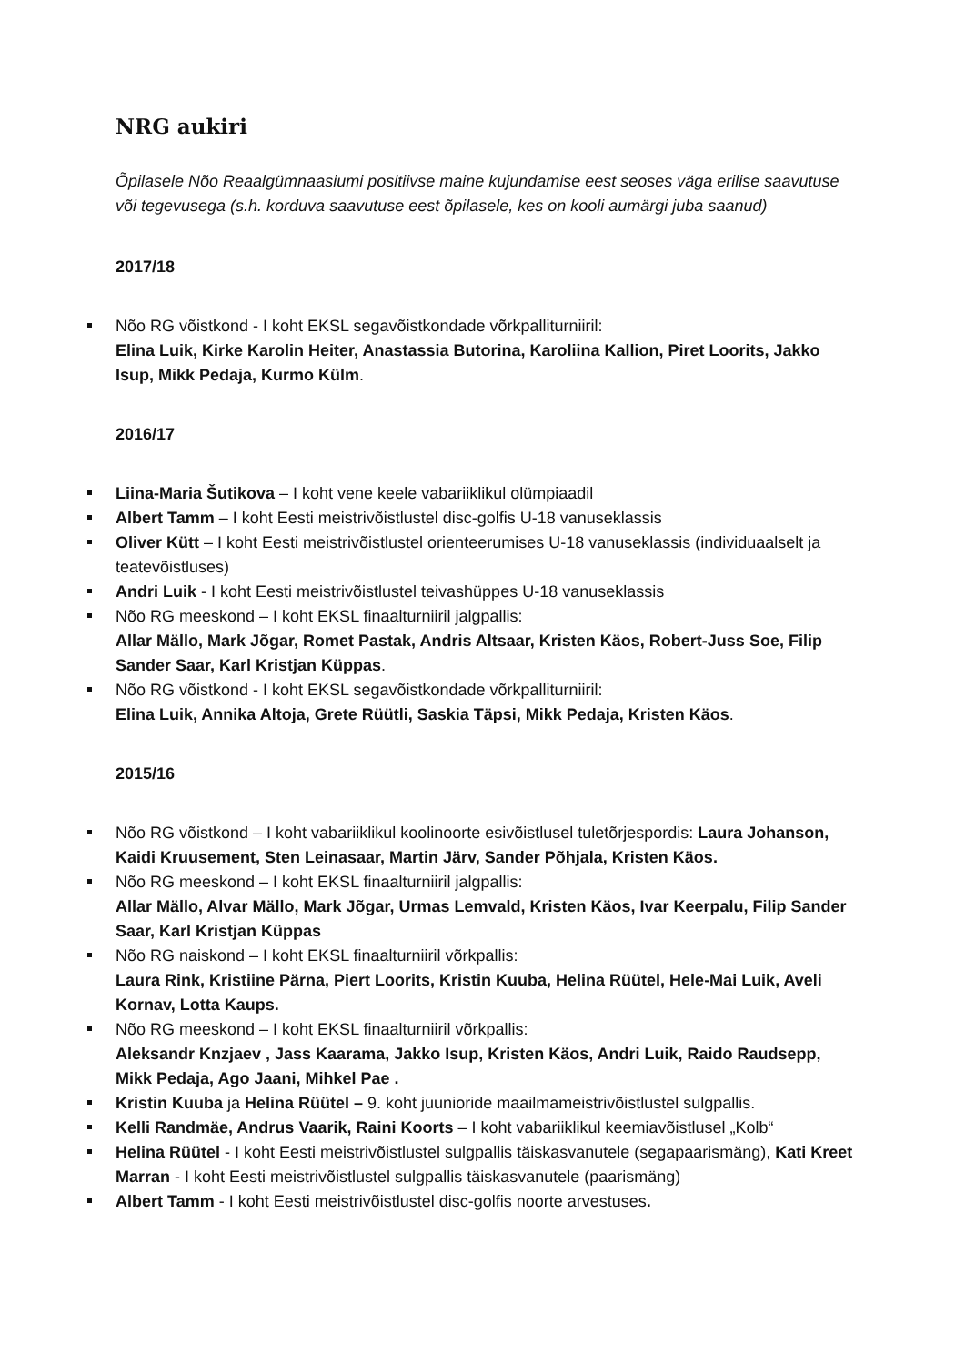NRG aukiri
Õpilasele Nõo Reaalgümnaasiumi positiivse maine kujundamise eest seoses väga erilise saavutuse või tegevusega (s.h. korduva saavutuse eest õpilasele, kes on kooli aumärgi juba saanud)
2017/18
Nõo RG võistkond - I koht EKSL segavõistkondade võrkpalliturniiril:
Elina Luik, Kirke Karolin Heiter, Anastassia Butorina, Karoliina Kallion, Piret Loorits, Jakko Isup, Mikk Pedaja, Kurmo Külm.
2016/17
Liina-Maria Šutikova – I koht vene keele vabariiklikul olümpiaadil
Albert Tamm – I koht Eesti meistrivõistlustel disc-golfis U-18 vanuseklassis
Oliver Kütt – I koht Eesti meistrivõistlustel orienteerumises U-18 vanuseklassis (individuaalselt ja teatevõistluses)
Andri Luik - I koht Eesti meistrivõistlustel teivashüppes U-18 vanuseklassis
Nõo RG meeskond – I koht EKSL finaalturniiril jalgpallis:
Allar Mällo, Mark Jõgar, Romet Pastak, Andris Altsaar, Kristen Käos, Robert-Juss Soe, Filip Sander Saar, Karl Kristjan Küppas.
Nõo RG võistkond - I koht EKSL segavõistkondade võrkpalliturniiril:
Elina Luik, Annika Altoja, Grete Rüütli, Saskia Täpsi, Mikk Pedaja, Kristen Käos.
2015/16
Nõo RG võistkond – I koht vabariiklikul koolinoorte esivõistlusel tuletõrjespordis: Laura Johanson, Kaidi Kruusement, Sten Leinasaar, Martin Järv, Sander Põhjala, Kristen Käos.
Nõo RG meeskond – I koht EKSL finaalturniiril jalgpallis:
Allar Mällo, Alvar Mällo, Mark Jõgar, Urmas Lemvald, Kristen Käos, Ivar Keerpalu, Filip Sander Saar, Karl Kristjan Küppas
Nõo RG naiskond – I koht EKSL finaalturniiril võrkpallis:
Laura Rink, Kristiine Pärna, Piert Loorits, Kristin Kuuba, Helina Rüütel, Hele-Mai Luik, Aveli Kornav, Lotta Kaups.
Nõo RG meeskond – I koht EKSL finaalturniiril võrkpallis:
Aleksandr Knzjaev , Jass Kaarama, Jakko Isup, Kristen Käos, Andri Luik, Raido Raudsepp, Mikk Pedaja, Ago Jaani, Mihkel Pae .
Kristin Kuuba ja Helina Rüütel – 9. koht juunioride maailmameistrivõistlustel sulgpallis.
Kelli Randmäe, Andrus Vaarik, Raini Koorts – I koht vabariiklikul keemiavõistlusel „Kolb“
Helina Rüütel - I koht Eesti meistrivõistlustel sulgpallis täiskasvanutele (segapaarismäng), Kati Kreet Marran - I koht Eesti meistrivõistlustel sulgpallis täiskasvanutele (paarismäng)
Albert Tamm - I koht Eesti meistrivõistlustel disc-golfis noorte arvestuses.